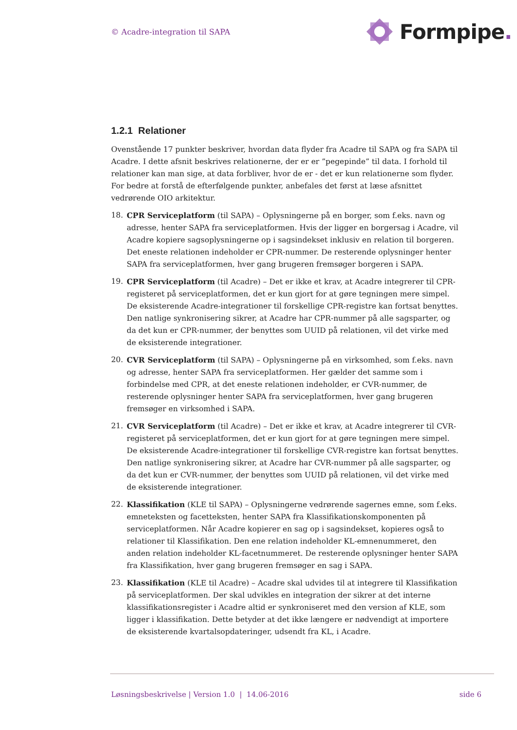© Acadre-integration til SAPA
Formpipe.
1.2.1 Relationer
Ovenstående 17 punkter beskriver, hvordan data flyder fra Acadre til SAPA og fra SAPA til Acadre. I dette afsnit beskrives relationerne, der er er ”pegepinde” til data. I forhold til relationer kan man sige, at data forbliver, hvor de er - det er kun relationerne som flyder. For bedre at forstå de efterfølgende punkter, anbefales det først at læse afsnittet vedrørende OIO arkitektur.
18. CPR Serviceplatform (til SAPA) – Oplysningerne på en borger, som f.eks. navn og adresse, henter SAPA fra serviceplatformen. Hvis der ligger en borgersag i Acadre, vil Acadre kopiere sagsoplysningerne op i sagsindekset inklusiv en relation til borgeren. Det eneste relationen indeholder er CPR-nummer. De resterende oplysninger henter SAPA fra serviceplatformen, hver gang brugeren fremsøger borgeren i SAPA.
19. CPR Serviceplatform (til Acadre) – Det er ikke et krav, at Acadre integrerer til CPR-registeret på serviceplatformen, det er kun gjort for at gøre tegningen mere simpel. De eksisterende Acadre-integrationer til forskellige CPR-registre kan fortsat benyttes. Den natlige synkronisering sikrer, at Acadre har CPR-nummer på alle sagsparter, og da det kun er CPR-nummer, der benyttes som UUID på relationen, vil det virke med de eksisterende integrationer.
20. CVR Serviceplatform (til SAPA) – Oplysningerne på en virksomhed, som f.eks. navn og adresse, henter SAPA fra serviceplatformen. Her gælder det samme som i forbindelse med CPR, at det eneste relationen indeholder, er CVR-nummer, de resterende oplysninger henter SAPA fra serviceplatformen, hver gang brugeren fremsøger en virksomhed i SAPA.
21. CVR Serviceplatform (til Acadre) – Det er ikke et krav, at Acadre integrerer til CVR-registeret på serviceplatformen, det er kun gjort for at gøre tegningen mere simpel. De eksisterende Acadre-integrationer til forskellige CVR-registre kan fortsat benyttes. Den natlige synkronisering sikrer, at Acadre har CVR-nummer på alle sagsparter, og da det kun er CVR-nummer, der benyttes som UUID på relationen, vil det virke med de eksisterende integrationer.
22. Klassifikation (KLE til SAPA) – Oplysningerne vedrørende sagernes emne, som f.eks. emneteksten og facetteksten, henter SAPA fra Klassifikationskomponenten på serviceplatformen. Når Acadre kopierer en sag op i sagsindekset, kopieres også to relationer til Klassifikation. Den ene relation indeholder KL-emnenummeret, den anden relation indeholder KL-facetnummeret. De resterende oplysninger henter SAPA fra Klassifikation, hver gang brugeren fremsøger en sag i SAPA.
23. Klassifikation (KLE til Acadre) – Acadre skal udvides til at integrere til Klassifikation på serviceplatformen. Der skal udvikles en integration der sikrer at det interne klassifikationsregister i Acadre altid er synkroniseret med den version af KLE, som ligger i klassifikation. Dette betyder at det ikke længere er nødvendigt at importere de eksisterende kvartalsopdateringer, udsendt fra KL, i Acadre.
Løsningsbeskrivelse | Version 1.0 | 14.06-2016 side 6